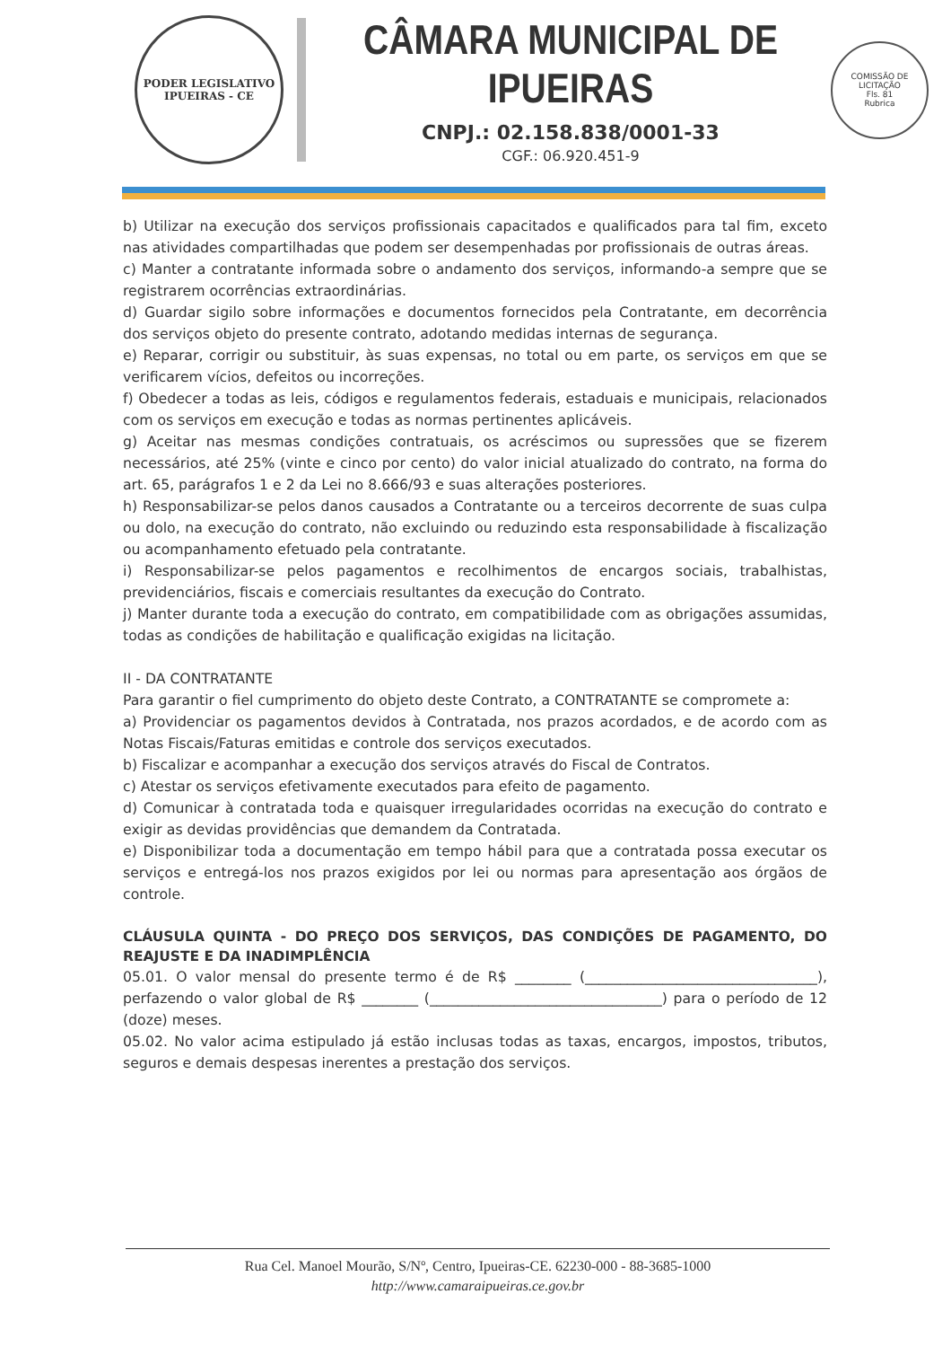PODER LEGISLATIVO
IPUEIRAS - CE
CÂMARA MUNICIPAL DE IPUEIRAS
CNPJ.: 02.158.838/0001-33
CGF.: 06.920.451-9
COMISSÃO DE LICITAÇÃO
Fls. 81
Rubrica
b) Utilizar na execução dos serviços profissionais capacitados e qualificados para tal fim, exceto nas atividades compartilhadas que podem ser desempenhadas por profissionais de outras áreas.
c) Manter a contratante informada sobre o andamento dos serviços, informando-a sempre que se registrarem ocorrências extraordinárias.
d) Guardar sigilo sobre informações e documentos fornecidos pela Contratante, em decorrência dos serviços objeto do presente contrato, adotando medidas internas de segurança.
e) Reparar, corrigir ou substituir, às suas expensas, no total ou em parte, os serviços em que se verificarem vícios, defeitos ou incorreções.
f) Obedecer a todas as leis, códigos e regulamentos federais, estaduais e municipais, relacionados com os serviços em execução e todas as normas pertinentes aplicáveis.
g) Aceitar nas mesmas condições contratuais, os acréscimos ou supressões que se fizerem necessários, até 25% (vinte e cinco por cento) do valor inicial atualizado do contrato, na forma do art. 65, parágrafos 1 e 2 da Lei no 8.666/93 e suas alterações posteriores.
h) Responsabilizar-se pelos danos causados a Contratante ou a terceiros decorrente de suas culpa ou dolo, na execução do contrato, não excluindo ou reduzindo esta responsabilidade à fiscalização ou acompanhamento efetuado pela contratante.
i) Responsabilizar-se pelos pagamentos e recolhimentos de encargos sociais, trabalhistas, previdenciários, fiscais e comerciais resultantes da execução do Contrato.
j) Manter durante toda a execução do contrato, em compatibilidade com as obrigações assumidas, todas as condições de habilitação e qualificação exigidas na licitação.
II - DA CONTRATANTE
Para garantir o fiel cumprimento do objeto deste Contrato, a CONTRATANTE se compromete a:
a) Providenciar os pagamentos devidos à Contratada, nos prazos acordados, e de acordo com as Notas Fiscais/Faturas emitidas e controle dos serviços executados.
b) Fiscalizar e acompanhar a execução dos serviços através do Fiscal de Contratos.
c) Atestar os serviços efetivamente executados para efeito de pagamento.
d) Comunicar à contratada toda e quaisquer irregularidades ocorridas na execução do contrato e exigir as devidas providências que demandem da Contratada.
e) Disponibilizar toda a documentação em tempo hábil para que a contratada possa executar os serviços e entregá-los nos prazos exigidos por lei ou normas para apresentação aos órgãos de controle.
CLÁUSULA QUINTA - DO PREÇO DOS SERVIÇOS, DAS CONDIÇÕES DE PAGAMENTO, DO REAJUSTE E DA INADIMPLÊNCIA
05.01. O valor mensal do presente termo é de R$ ________ (_________________________________), perfazendo o valor global de R$ ________ (_________________________________) para o período de 12 (doze) meses.
05.02. No valor acima estipulado já estão inclusas todas as taxas, encargos, impostos, tributos, seguros e demais despesas inerentes a prestação dos serviços.
Rua Cel. Manoel Mourão, S/Nº, Centro, Ipueiras-CE. 62230-000 - 88-3685-1000
http://www.camaraipueiras.ce.gov.br